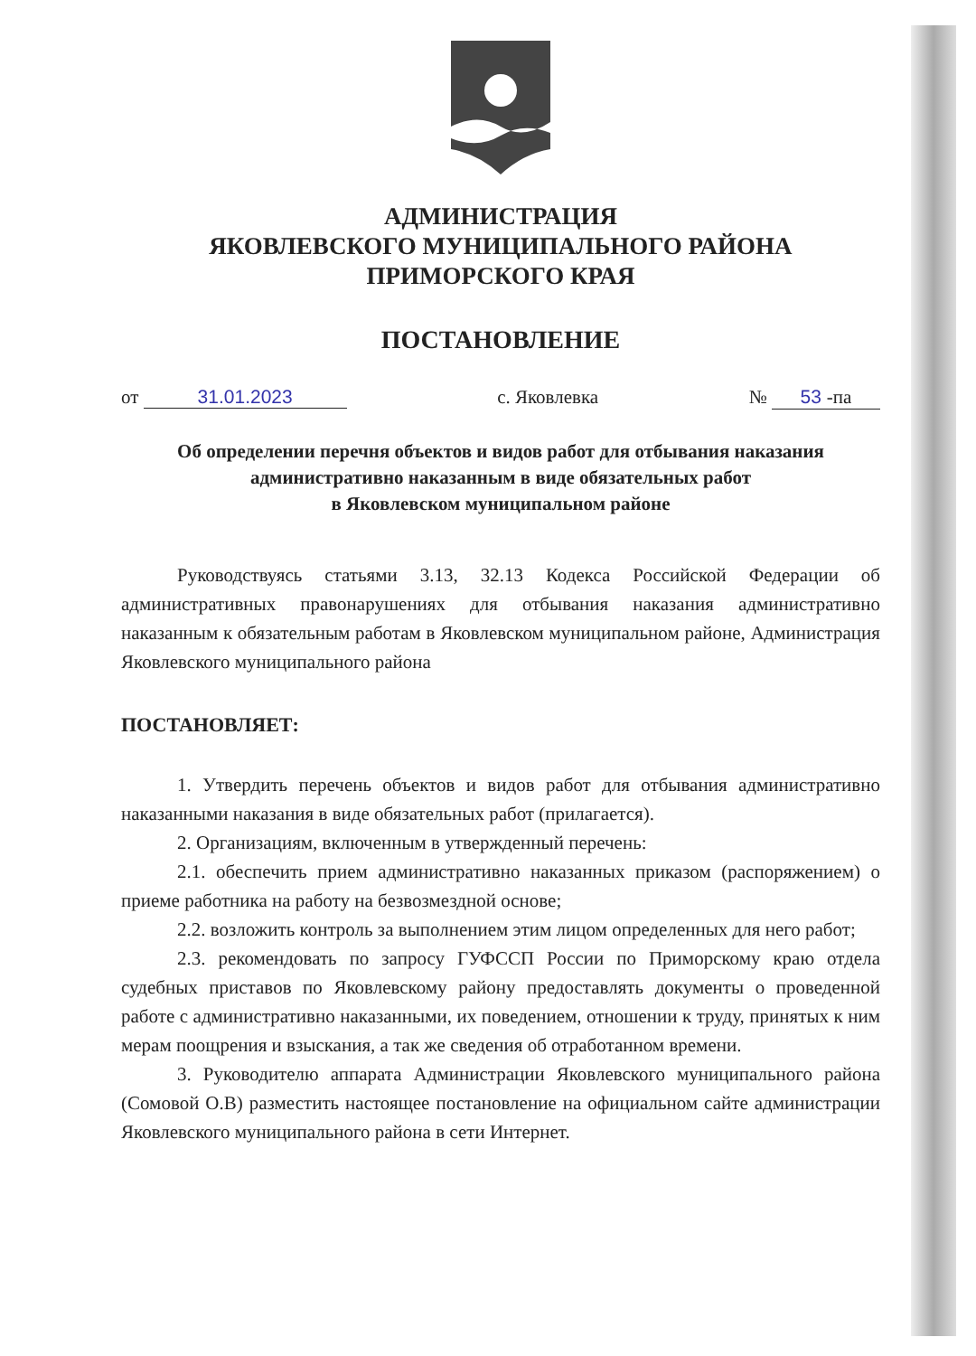АДМИНИСТРАЦИЯ
ЯКОВЛЕВСКОГО МУНИЦИПАЛЬНОГО РАЙОНА
ПРИМОРСКОГО КРАЯ
ПОСТАНОВЛЕНИЕ
от 31.01.2023 с. Яковлевка № 53 -па
Об определении перечня объектов и видов работ для отбывания наказания административно наказанным в виде обязательных работ
в Яковлевском муниципальном районе
Руководствуясь статьями 3.13, 32.13 Кодекса Российской Федерации об административных правонарушениях для отбывания наказания административно наказанным к обязательным работам в Яковлевском муниципальном районе, Администрация Яковлевского муниципального района
ПОСТАНОВЛЯЕТ:
1. Утвердить перечень объектов и видов работ для отбывания административно наказанными наказания в виде обязательных работ (прилагается).
2. Организациям, включенным в утвержденный перечень:
2.1. обеспечить прием административно наказанных приказом (распоряжением) о приеме работника на работу на безвозмездной основе;
2.2. возложить контроль за выполнением этим лицом определенных для него работ;
2.3. рекомендовать по запросу ГУФССП России по Приморскому краю отдела судебных приставов по Яковлевскому району предоставлять документы о проведенной работе с административно наказанными, их поведением, отношении к труду, принятых к ним мерам поощрения и взыскания, а так же сведения об отработанном времени.
3. Руководителю аппарата Администрации Яковлевского муниципального района (Сомовой О.В) разместить настоящее постановление на официальном сайте администрации Яковлевского муниципального района в сети Интернет.